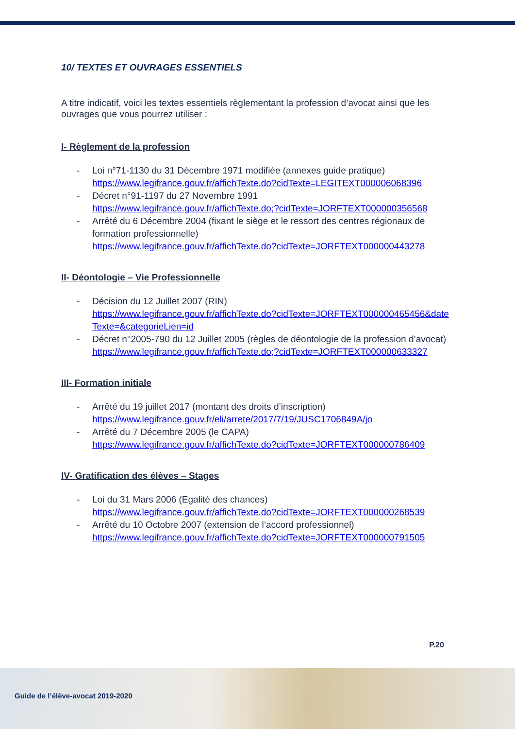10/ TEXTES ET OUVRAGES ESSENTIELS
A titre indicatif, voici les textes essentiels règlementant la profession d’avocat ainsi que les ouvrages que vous pourrez utiliser :
I- Règlement de la profession
- Loi n°71-1130 du 31 Décembre 1971 modifiée (annexes guide pratique)
https://www.legifrance.gouv.fr/affichTexte.do?cidTexte=LEGITEXT000006068396
- Décret n°91-1197 du 27 Novembre 1991
https://www.legifrance.gouv.fr/affichTexte.do;?cidTexte=JORFTEXT000000356568
- Arrêté du 6 Décembre 2004 (fixant le siège et le ressort des centres régionaux de formation professionnelle)
https://www.legifrance.gouv.fr/affichTexte.do?cidTexte=JORFTEXT000000443278
II- Déontologie – Vie Professionnelle
- Décision du 12 Juillet 2007 (RIN)
https://www.legifrance.gouv.fr/affichTexte.do?cidTexte=JORFTEXT000000465456&dateTexte=&categorieLien=id
- Décret n°2005-790 du 12 Juillet 2005 (règles de déontologie de la profession d’avocat)
https://www.legifrance.gouv.fr/affichTexte.do;?cidTexte=JORFTEXT000000633327
III- Formation initiale
- Arrêté du 19 juillet 2017 (montant des droits d’inscription)
https://www.legifrance.gouv.fr/eli/arrete/2017/7/19/JUSC1706849A/jo
- Arrêté du 7 Décembre 2005 (le CAPA)
https://www.legifrance.gouv.fr/affichTexte.do?cidTexte=JORFTEXT000000786409
IV- Gratification des élèves – Stages
- Loi du 31 Mars 2006 (Egalité des chances)
https://www.legifrance.gouv.fr/affichTexte.do?cidTexte=JORFTEXT000000268539
- Arrêté du 10 Octobre 2007 (extension de l’accord professionnel)
https://www.legifrance.gouv.fr/affichTexte.do?cidTexte=JORFTEXT000000791505
P.20
Guide de l’élève-avocat 2019-2020